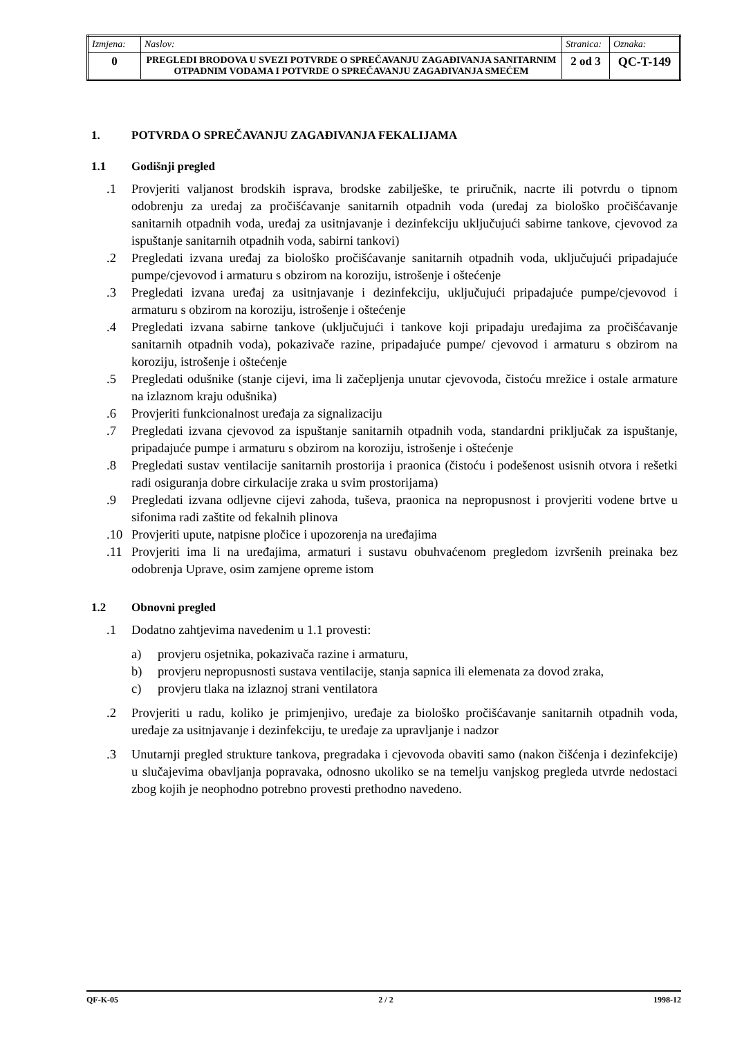| Izmjena: | Naslov: | Stranica: | Oznaka: |
| 0 | PREGLEDI BRODOVA U SVEZI POTVRDE O SPREČAVANJU ZAGAĐIVANJA SANITARNIM OTPADNIM VODAMA I POTVRDE O SPREČAVANJU ZAGAĐIVANJA SMEĆEM | 2 od 3 | QC-T-149 |
1. POTVRDA O SPREČAVANJU ZAGAĐIVANJA FEKALIJAMA
1.1 Godišnji pregled
.1 Provjeriti valjanost brodskih isprava, brodske zabilješke, te priručnik, nacrte ili potvrdu o tipnom odobrenju za uređaj za pročišćavanje sanitarnih otpadnih voda (uređaj za biološko pročišćavanje sanitarnih otpadnih voda, uređaj za usitnjavanje i dezinfekciju uključujući sabirne tankove, cjevovod za ispuštanje sanitarnih otpadnih voda, sabirni tankovi)
.2 Pregledati izvana uređaj za biološko pročišćavanje sanitarnih otpadnih voda, uključujući pripadajuće pumpe/cjevovod i armaturu s obzirom na koroziju, istrošenje i oštećenje
.3 Pregledati izvana uređaj za usitnjavanje i dezinfekciju, uključujući pripadajuće pumpe/cjevovod i armaturu s obzirom na koroziju, istrošenje i oštećenje
.4 Pregledati izvana sabirne tankove (uključujući i tankove koji pripadaju uređajima za pročišćavanje sanitarnih otpadnih voda), pokazivače razine, pripadajuće pumpe/ cjevovod i armaturu s obzirom na koroziju, istrošenje i oštećenje
.5 Pregledati odušnike (stanje cijevi, ima li začepljenja unutar cjevovoda, čistoću mrežice i ostale armature na izlaznom kraju odušnika)
.6 Provjeriti funkcionalnost uređaja za signalizaciju
.7 Pregledati izvana cjevovod za ispuštanje sanitarnih otpadnih voda, standardni priključak za ispuštanje, pripadajuće pumpe i armaturu s obzirom na koroziju, istrošenje i oštećenje
.8 Pregledati sustav ventilacije sanitarnih prostorija i praonica (čistoću i podešenost usisnih otvora i rešetki radi osiguranja dobre cirkulacije zraka u svim prostorijama)
.9 Pregledati izvana odljevne cijevi zahoda, tuševa, praonica na nepropusnost i provjeriti vodene brtve u sifonima radi zaštite od fekalnih plinova
.10 Provjeriti upute, natpisne pločice i upozorenja na uređajima
.11 Provjeriti ima li na uređajima, armaturi i sustavu obuhvaćenom pregledom izvršenih preinaka bez odobrenja Uprave, osim zamjene opreme istom
1.2 Obnovni pregled
.1 Dodatno zahtjevima navedenim u 1.1 provesti:
a) provjeru osjetnika, pokazivača razine i armaturu,
b) provjeru nepropusnosti sustava ventilacije, stanja sapnica ili elemenata za dovod zraka,
c) provjeru tlaka na izlaznoj strani ventilatora
.2 Provjeriti u radu, koliko je primjenjivo, uređaje za biološko pročišćavanje sanitarnih otpadnih voda, uređaje za usitnjavanje i dezinfekciju, te uređaje za upravljanje i nadzor
.3 Unutarnji pregled strukture tankova, pregradaka i cjevovoda obaviti samo (nakon čišćenja i dezinfekcije) u slučajevima obavljanja popravaka, odnosno ukoliko se na temelju vanjskog pregleda utvrde nedostaci zbog kojih je neophodno potrebno provesti prethodno navedeno.
QF-K-05 2 / 2 1998-12